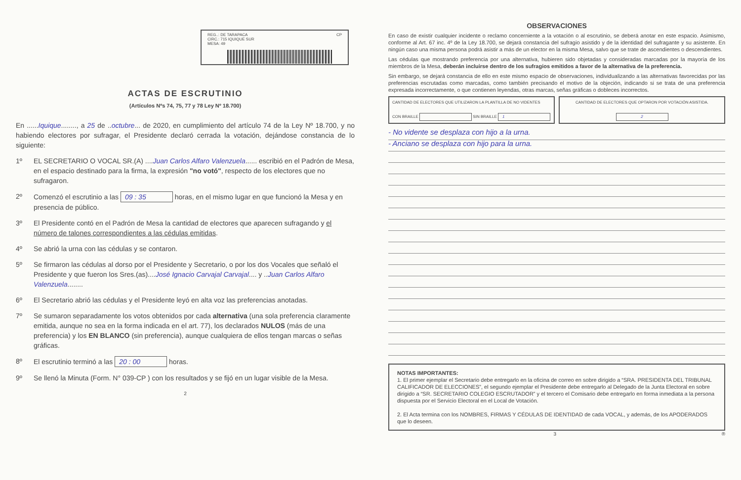REG..: DE TARAPACA CP
CIRC.: 715 IQUIQUE SUR
MESA: 49
ACTAS DE ESCRUTINIO
(Artículos Nºs 74, 75, 77 y 78 Ley Nº 18.700)
En ......Iquique........, a 25 de ..octubre... de 2020, en cumplimiento del artículo 74 de la Ley Nº 18.700, y no habiendo electores por sufragar, el Presidente declaró cerrada la votación, dejándose constancia de lo siguiente:
1º EL SECRETARIO O VOCAL SR.(A) ....Juan Carlos Alfaro Valenzuela...... escribió en el Padrón de Mesa, en el espacio destinado para la firma, la expresión "no votó", respecto de los electores que no sufragaron.
2º Comenzó el escrutinio a las 09 : 35 horas, en el mismo lugar en que funcionó la Mesa y en presencia de público.
3º El Presidente contó en el Padrón de Mesa la cantidad de electores que aparecen sufragando y el número de talones correspondientes a las cédulas emitidas.
4º Se abrió la urna con las cédulas y se contaron.
5º Se firmaron las cédulas al dorso por el Presidente y Secretario, o por los dos Vocales que señaló el Presidente y que fueron los Sres.(as)....José Ignacio Carvajal Carvajal.... y ..Juan Carlos Alfaro Valenzuela........
6º El Secretario abrió las cédulas y el Presidente leyó en alta voz las preferencias anotadas.
7º Se sumaron separadamente los votos obtenidos por cada alternativa (una sola preferencia claramente emitida, aunque no sea en la forma indicada en el art. 77), los declarados NULOS (más de una preferencia) y los EN BLANCO (sin preferencia), aunque cualquiera de ellos tengan marcas o señas gráficas.
8º El escrutinio terminó a las 20 : 00 horas.
9º Se llenó la Minuta (Form. N° 039-CP ) con los resultados y se fijó en un lugar visible de la Mesa.
2
OBSERVACIONES
En caso de existir cualquier incidente o reclamo concerniente a la votación o al escrutinio, se deberá anotar en este espacio. Asimismo, conforme al Art. 67 inc. 4º de la Ley 18.700, se dejará constancia del sufragio asistido y de la identidad del sufragante y su asistente. En ningún caso una misma persona podrá asistir a más de un elector en la misma Mesa, salvo que se trate de ascendientes o descendientes.
Las cédulas que mostrando preferencia por una alternativa, hubieren sido objetadas y consideradas marcadas por la mayoría de los miembros de la Mesa, deberán incluirse dentro de los sufragios emitidos a favor de la alternativa de la preferencia.
Sin embargo, se dejará constancia de ello en este mismo espacio de observaciones, individualizando a las alternativas favorecidas por las preferencias escrutadas como marcadas, como también precisando el motivo de la objeción, indicando si se trata de una preferencia expresada incorrectamente, o que contienen leyendas, otras marcas, señas gráficas o dobleces incorrectos.
CANTIDAD DE ELECTORES QUE UTILIZARON LA PLANTILLA DE NO VIDENTES
CON BRAILLE SIN BRAILLE 1
CANTIDAD DE ELECTORES QUE OPTARON POR VOTACIÓN ASISTIDA.
2
- No vidente se desplaza con hijo a la urna.
- Anciano se desplaza con hijo para la urna.
NOTAS IMPORTANTES:
1. El primer ejemplar el Secretario debe entregarlo en la oficina de correo en sobre dirigido a “SRA. PRESIDENTA DEL TRIBUNAL CALIFICADOR DE ELECCIONES”, el segundo ejemplar el Presidente debe entregarlo al Delegado de la Junta Electoral en sobre dirigido a “SR. SECRETARIO COLEGIO ESCRUTADOR” y el tercero el Comisario debe entregarlo en forma inmediata a la persona dispuesta por el Servicio Electoral en el Local de Votación.
2. El Acta termina con los NOMBRES, FIRMAS Y CÉDULAS DE IDENTIDAD de cada VOCAL, y además, de los APODERADOS que lo deseen.
3 ®